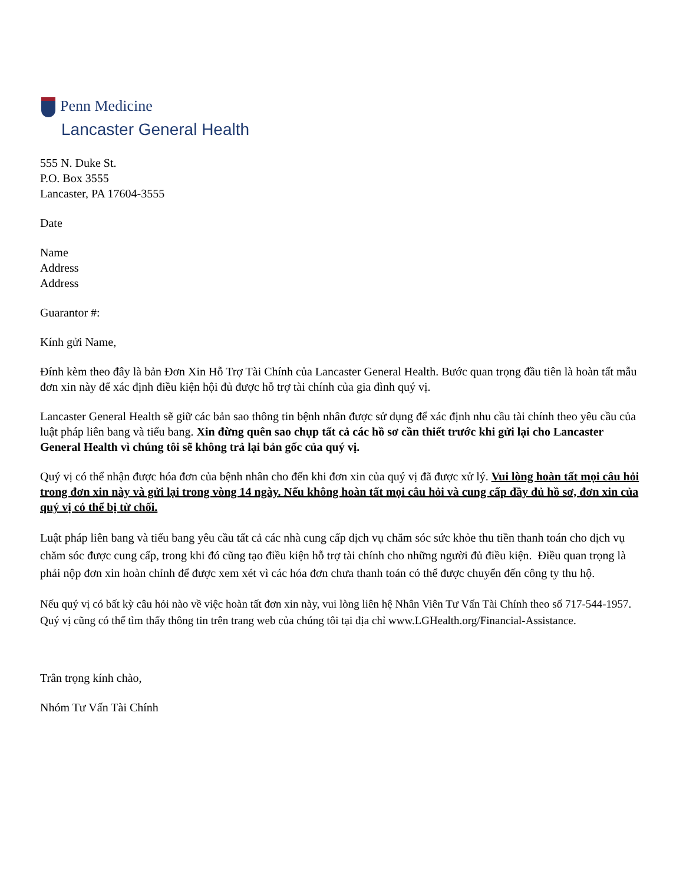Penn Medicine
Lancaster General Health
555 N. Duke St.
P.O. Box 3555
Lancaster, PA 17604-3555
Date
Name
Address
Address
Guarantor #:
Kính gửi Name,
Đính kèm theo đây là bản Đơn Xin Hỗ Trợ Tài Chính của Lancaster General Health. Bước quan trọng đầu tiên là hoàn tất mẫu đơn xin này để xác định điều kiện hội đủ được hỗ trợ tài chính của gia đình quý vị.
Lancaster General Health sẽ giữ các bản sao thông tin bệnh nhân được sử dụng để xác định nhu cầu tài chính theo yêu cầu của luật pháp liên bang và tiểu bang. Xin đừng quên sao chụp tất cả các hồ sơ cần thiết trước khi gửi lại cho Lancaster General Health vì chúng tôi sẽ không trả lại bản gốc của quý vị.
Quý vị có thể nhận được hóa đơn của bệnh nhân cho đến khi đơn xin của quý vị đã được xử lý. Vui lòng hoàn tất mọi câu hỏi trong đơn xin này và gửi lại trong vòng 14 ngày. Nếu không hoàn tất mọi câu hỏi và cung cấp đầy đủ hồ sơ, đơn xin của quý vị có thể bị từ chối.
Luật pháp liên bang và tiểu bang yêu cầu tất cả các nhà cung cấp dịch vụ chăm sóc sức khỏe thu tiền thanh toán cho dịch vụ chăm sóc được cung cấp, trong khi đó cũng tạo điều kiện hỗ trợ tài chính cho những người đủ điều kiện. Điều quan trọng là phải nộp đơn xin hoàn chỉnh để được xem xét vì các hóa đơn chưa thanh toán có thể được chuyển đến công ty thu hộ.
Nếu quý vị có bất kỳ câu hỏi nào về việc hoàn tất đơn xin này, vui lòng liên hệ Nhân Viên Tư Vấn Tài Chính theo số 717-544-1957. Quý vị cũng có thể tìm thấy thông tin trên trang web của chúng tôi tại địa chỉ www.LGHealth.org/Financial-Assistance.
Trân trọng kính chào,
Nhóm Tư Vấn Tài Chính